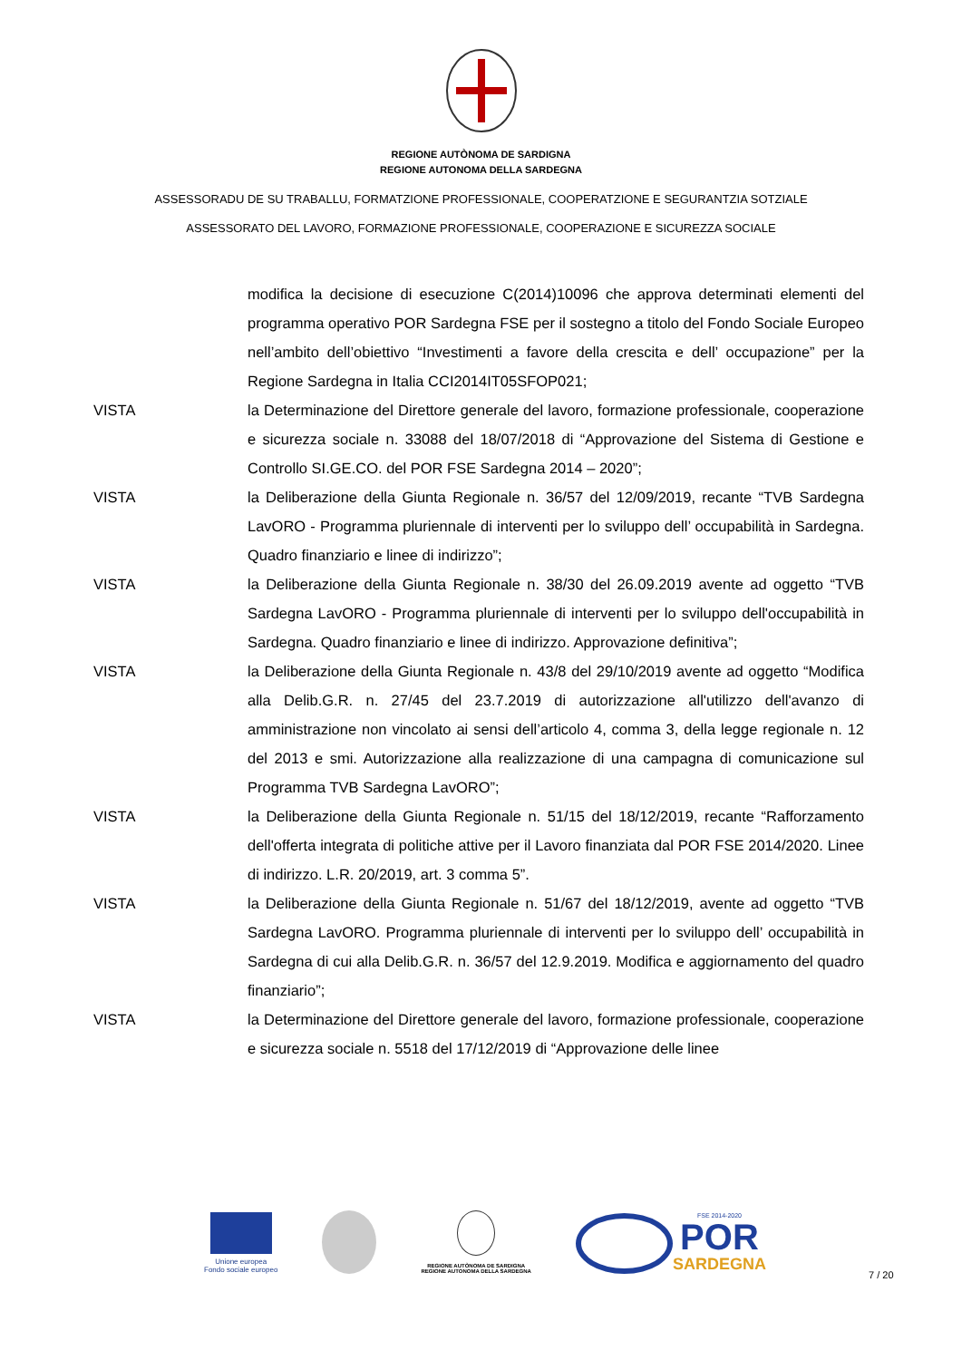REGIONE AUTÒNOMA DE SARDIGNA
REGIONE AUTONOMA DELLA SARDEGNA
ASSESSORADU DE SU TRABALLU, FORMATZIONE PROFESSIONALE, COOPERATZIONE E SEGURANTZIA SOTZIALE
ASSESSORATO DEL LAVORO, FORMAZIONE PROFESSIONALE, COOPERAZIONE E SICUREZZA SOCIALE
modifica la decisione di esecuzione C(2014)10096 che approva determinati elementi del programma operativo POR Sardegna FSE per il sostegno a titolo del Fondo Sociale Europeo nell’ambito dell’obiettivo “Investimenti a favore della crescita e dell’ occupazione” per la Regione Sardegna in Italia CCI2014IT05SFOP021;
VISTA la Determinazione del Direttore generale del lavoro, formazione professionale, cooperazione e sicurezza sociale n. 33088 del 18/07/2018 di “Approvazione del Sistema di Gestione e Controllo SI.GE.CO. del POR FSE Sardegna 2014 – 2020”;
VISTA la Deliberazione della Giunta Regionale n. 36/57 del 12/09/2019, recante “TVB Sardegna LavORO - Programma pluriennale di interventi per lo sviluppo dell’ occupabilità in Sardegna. Quadro finanziario e linee di indirizzo”;
VISTA la Deliberazione della Giunta Regionale n. 38/30 del 26.09.2019 avente ad oggetto “TVB Sardegna LavORO - Programma pluriennale di interventi per lo sviluppo dell'occupabilità in Sardegna. Quadro finanziario e linee di indirizzo. Approvazione definitiva”;
VISTA la Deliberazione della Giunta Regionale n. 43/8 del 29/10/2019 avente ad oggetto “Modifica alla Delib.G.R. n. 27/45 del 23.7.2019 di autorizzazione all'utilizzo dell'avanzo di amministrazione non vincolato ai sensi dell’articolo 4, comma 3, della legge regionale n. 12 del 2013 e smi. Autorizzazione alla realizzazione di una campagna di comunicazione sul Programma TVB Sardegna LavORO”;
VISTA la Deliberazione della Giunta Regionale n. 51/15 del 18/12/2019, recante “Rafforzamento dell'offerta integrata di politiche attive per il Lavoro finanziata dal POR FSE 2014/2020. Linee di indirizzo. L.R. 20/2019, art. 3 comma 5”.
VISTA la Deliberazione della Giunta Regionale n. 51/67 del 18/12/2019, avente ad oggetto “TVB Sardegna LavORO. Programma pluriennale di interventi per lo sviluppo dell’ occupabilità in Sardegna di cui alla Delib.G.R. n. 36/57 del 12.9.2019. Modifica e aggiornamento del quadro finanziario”;
VISTA la Determinazione del Direttore generale del lavoro, formazione professionale, cooperazione e sicurezza sociale n. 5518 del 17/12/2019 di “Approvazione delle linee
Unione europea
Fondo sociale europeo
REGIONE AUTÒNOMA DE SARDIGNA
REGIONE AUTONOMA DELLA SARDEGNA
FSE 2014-2020
POR
SARDEGNA
7 / 20